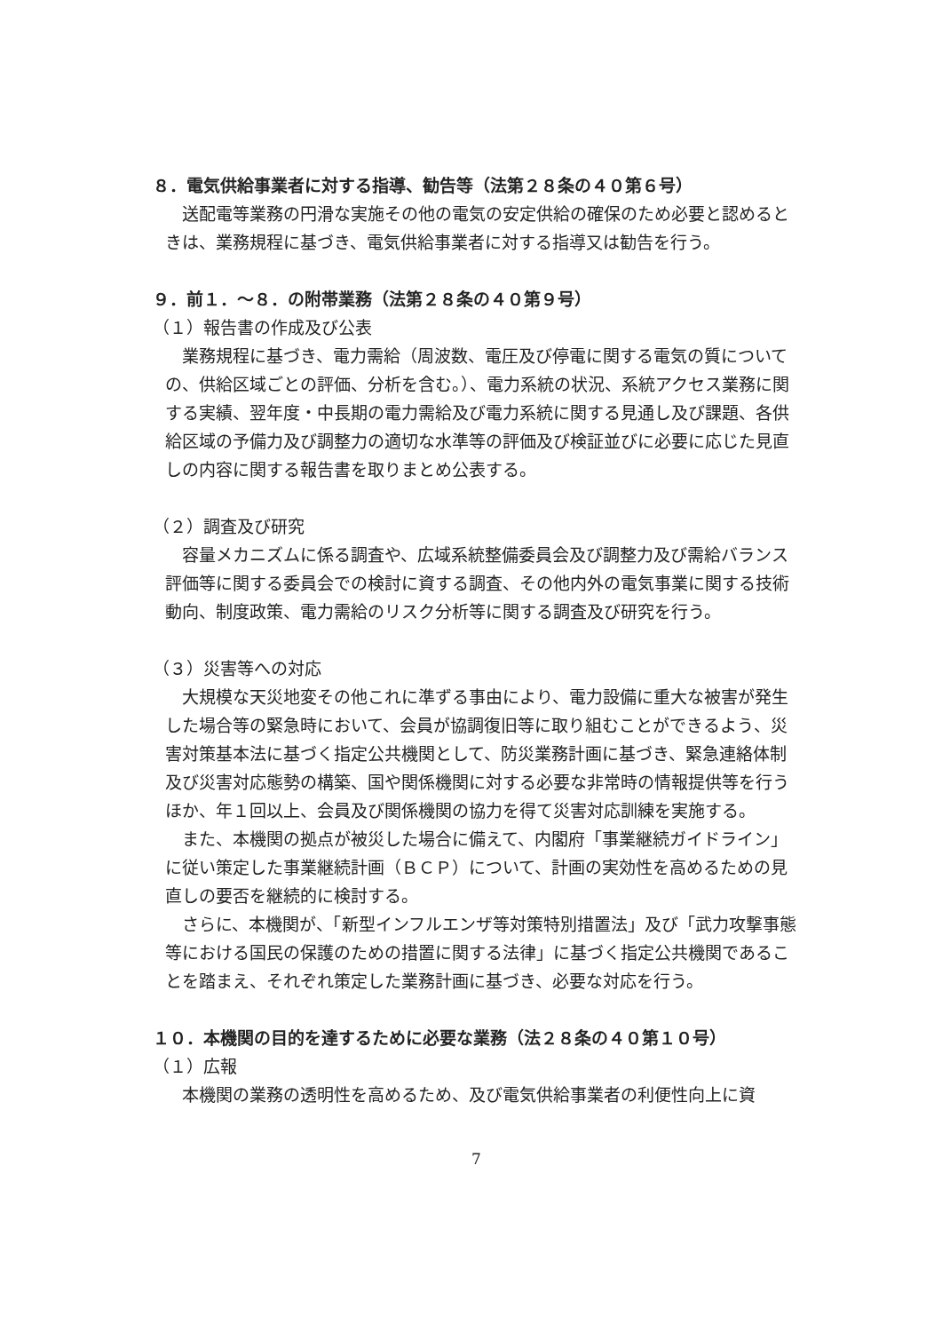８．電気供給事業者に対する指導、勧告等（法第２８条の４０第６号）
送配電等業務の円滑な実施その他の電気の安定供給の確保のため必要と認めるときは、業務規程に基づき、電気供給事業者に対する指導又は勧告を行う。
９．前１．～８．の附帯業務（法第２８条の４０第９号）
（１）報告書の作成及び公表
業務規程に基づき、電力需給（周波数、電圧及び停電に関する電気の質についての、供給区域ごとの評価、分析を含む。）、電力系統の状況、系統アクセス業務に関する実績、翌年度・中長期の電力需給及び電力系統に関する見通し及び課題、各供給区域の予備力及び調整力の適切な水準等の評価及び検証並びに必要に応じた見直しの内容に関する報告書を取りまとめ公表する。
（２）調査及び研究
容量メカニズムに係る調査や、広域系統整備委員会及び調整力及び需給バランス評価等に関する委員会での検討に資する調査、その他内外の電気事業に関する技術動向、制度政策、電力需給のリスク分析等に関する調査及び研究を行う。
（３）災害等への対応
大規模な天災地変その他これに準ずる事由により、電力設備に重大な被害が発生した場合等の緊急時において、会員が協調復旧等に取り組むことができるよう、災害対策基本法に基づく指定公共機関として、防災業務計画に基づき、緊急連絡体制及び災害対応態勢の構築、国や関係機関に対する必要な非常時の情報提供等を行うほか、年１回以上、会員及び関係機関の協力を得て災害対応訓練を実施する。
また、本機関の拠点が被災した場合に備えて、内閣府「事業継続ガイドライン」に従い策定した事業継続計画（ＢＣＰ）について、計画の実効性を高めるための見直しの要否を継続的に検討する。
さらに、本機関が、「新型インフルエンザ等対策特別措置法」及び「武力攻撃事態等における国民の保護のための措置に関する法律」に基づく指定公共機関であることを踏まえ、それぞれ策定した業務計画に基づき、必要な対応を行う。
１０．本機関の目的を達するために必要な業務（法２８条の４０第１０号）
（１）広報
本機関の業務の透明性を高めるため、及び電気供給事業者の利便性向上に資
7